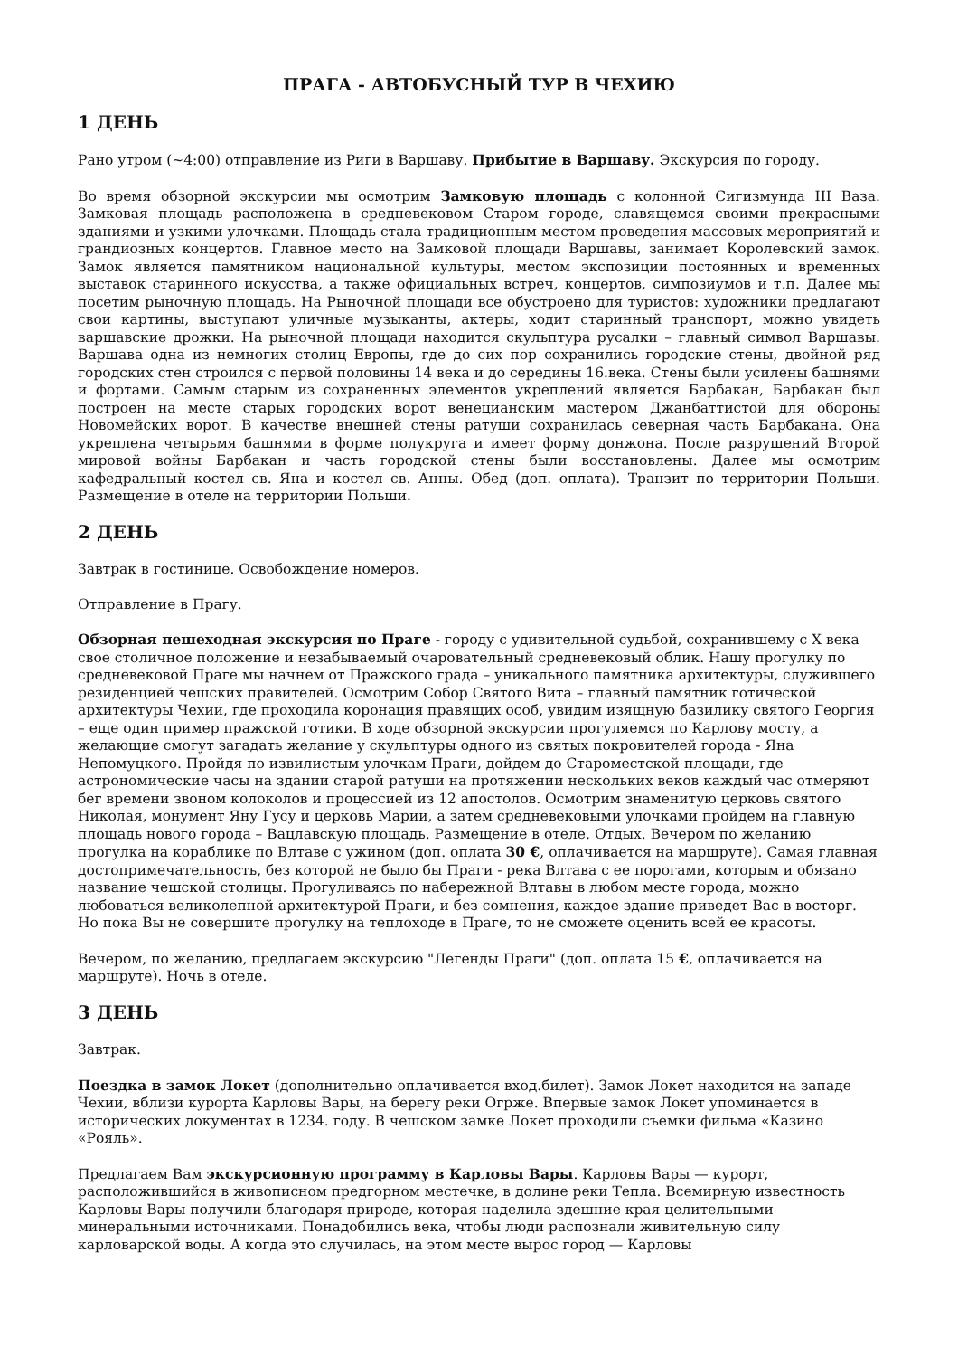ПРАГА - АВТОБУСНЫЙ ТУР В ЧЕХИЮ
1 ДЕНЬ
Рано утром (~4:00) отправление из Риги в Варшаву. Прибытие в Варшаву. Экскурсия по городу.
Во время обзорной экскурсии мы осмотрим Замковую площадь с колонной Сигизмунда III Ваза. Замковая площадь расположена в средневековом Старом городе, славящемся своими прекрасными зданиями и узкими улочками. Площадь стала традиционным местом проведения массовых мероприятий и грандиозных концертов. Главное место на Замковой площади Варшавы, занимает Королевский замок. Замок является памятником национальной культуры, местом экспозиции постоянных и временных выставок старинного искусства, а также официальных встреч, концертов, симпозиумов и т.п. Далее мы посетим рыночную площадь. На Рыночной площади все обустроено для туристов: художники предлагают свои картины, выступают уличные музыканты, актеры, ходит старинный транспорт, можно увидеть варшавские дрожки. На рыночной площади находится скульптура русалки – главный символ Варшавы. Варшава одна из немногих столиц Европы, где до сих пор сохранились городские стены, двойной ряд городских стен строился с первой половины 14 века и до середины 16.века. Стены были усилены башнями и фортами. Самым старым из сохраненных элементов укреплений является Барбакан, Барбакан был построен на месте старых городских ворот венецианским мастером Джанбаттистой для обороны Новомейских ворот. В качестве внешней стены ратуши сохранилась северная часть Барбакана. Она укреплена четырьмя башнями в форме полукруга и имеет форму донжона. После разрушений Второй мировой войны Барбакан и часть городской стены были восстановлены. Далее мы осмотрим кафедральный костел св. Яна и костел св. Анны. Обед (доп. оплата). Транзит по территории Польши. Размещение в отеле на территории Польши.
2 ДЕНЬ
Завтрак в гостинице. Освобождение номеров.
Отправление в Прагу.
Обзорная пешеходная экскурсия по Праге - городу с удивительной судьбой, сохранившему с X века свое столичное положение и незабываемый очаровательный средневековый облик. Нашу прогулку по средневековой Праге мы начнем от Пражского града – уникального памятника архитектуры, служившего резиденцией чешских правителей. Осмотрим Собор Святого Вита – главный памятник готической архитектуры Чехии, где проходила коронация правящих особ, увидим изящную базилику святого Георгия – еще один пример пражской готики. В ходе обзорной экскурсии прогуляемся по Карлову мосту, а желающие смогут загадать желание у скульптуры одного из святых покровителей города - Яна Непомуцкого. Пройдя по извилистым улочкам Праги, дойдем до Староместской площади, где астрономические часы на здании старой ратуши на протяжении нескольких веков каждый час отмеряют бег времени звоном колоколов и процессией из 12 апостолов. Осмотрим знаменитую церковь святого Николая, монумент Яну Гусу и церковь Марии, а затем средневековыми улочками пройдем на главную площадь нового города – Вацлавскую площадь. Размещение в отеле. Отдых. Вечером по желанию прогулка на кораблике по Влтаве с ужином (доп. оплата 30 €, оплачивается на маршруте). Самая главная достопримечательность, без которой не было бы Праги - река Влтава с ее порогами, которым и обязано название чешской столицы. Прогуливаясь по набережной Влтавы в любом месте города, можно любоваться великолепной архитектурой Праги, и без сомнения, каждое здание приведет Вас в восторг. Но пока Вы не совершите прогулку на теплоходе в Праге, то не сможете оценить всей ее красоты.
Вечером, по желанию, предлагаем экскурсию "Легенды Праги" (доп. оплата 15 €, оплачивается на маршруте). Ночь в отеле.
3 ДЕНЬ
Завтрак.
Поездка в замок Локет (дополнительно оплачивается вход.билет). Замок Локет находится на западе Чехии, вблизи курорта Карловы Вары, на берегу реки Огрже. Впервые замок Локет упоминается в исторических документах в 1234. году. В чешском замке Локет проходили съемки фильма «Казино «Рояль».
Предлагаем Вам экскурсионную программу в Карловы Вары. Карловы Вары — курорт, расположившийся в живописном предгорном местечке, в долине реки Тепла. Всемирную известность Карловы Вары получили благодаря природе, которая наделила здешние края целительными минеральными источниками. Понадобились века, чтобы люди распознали живительную силу карловарской воды. А когда это случилась, на этом месте вырос город — Карловы